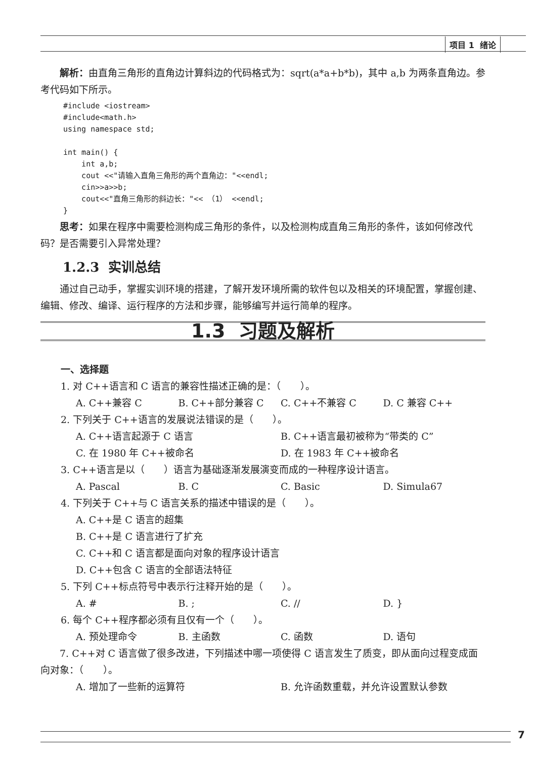项目 1 绪论
解析：由直角三角形的直角边计算斜边的代码格式为：sqrt(a*a+b*b)，其中 a,b 为两条直角边。参考代码如下所示。
#include <iostream>
#include<math.h>
using namespace std;

int main() {
    int a,b;
    cout <<"请输入直角三角形的两个直角边："<<endl;
    cin>>a>>b;
    cout<<"直角三角形的斜边长："<< （1） <<endl;
}
思考：如果在程序中需要检测构成三角形的条件，以及检测构成直角三角形的条件，该如何修改代码？是否需要引入异常处理？
1.2.3 实训总结
通过自己动手，掌握实训环境的搭建，了解开发环境所需的软件包以及相关的环境配置，掌握创建、编辑、修改、编译、运行程序的方法和步骤，能够编写并运行简单的程序。
1.3 习题及解析
一、选择题
1. 对 C++语言和 C 语言的兼容性描述正确的是：（　　）。
A. C++兼容 C B. C++部分兼容 C C. C++不兼容 C D. C 兼容 C++
2. 下列关于 C++语言的发展说法错误的是（　　）。
A. C++语言起源于 C 语言 B. C++语言最初被称为“带类的 C”
C. 在 1980 年 C++被命名 D. 在 1983 年 C++被命名
3. C++语言是以（　　）语言为基础逐渐发展演变而成的一种程序设计语言。
A. Pascal B. C C. Basic D. Simula67
4. 下列关于 C++与 C 语言关系的描述中错误的是（　　）。
A. C++是 C 语言的超集
B. C++是 C 语言进行了扩充
C. C++和 C 语言都是面向对象的程序设计语言
D. C++包含 C 语言的全部语法特征
5. 下列 C++标点符号中表示行注释开始的是（　　）。
A. # B. ; C. // D. }
6. 每个 C++程序都必须有且仅有一个（　　）。
A. 预处理命令 B. 主函数 C. 函数 D. 语句
7. C++对 C 语言做了很多改进，下列描述中哪一项使得 C 语言发生了质变，即从面向过程变成面向对象：（　　）。
A. 增加了一些新的运算符 B. 允许函数重载，并允许设置默认参数
7